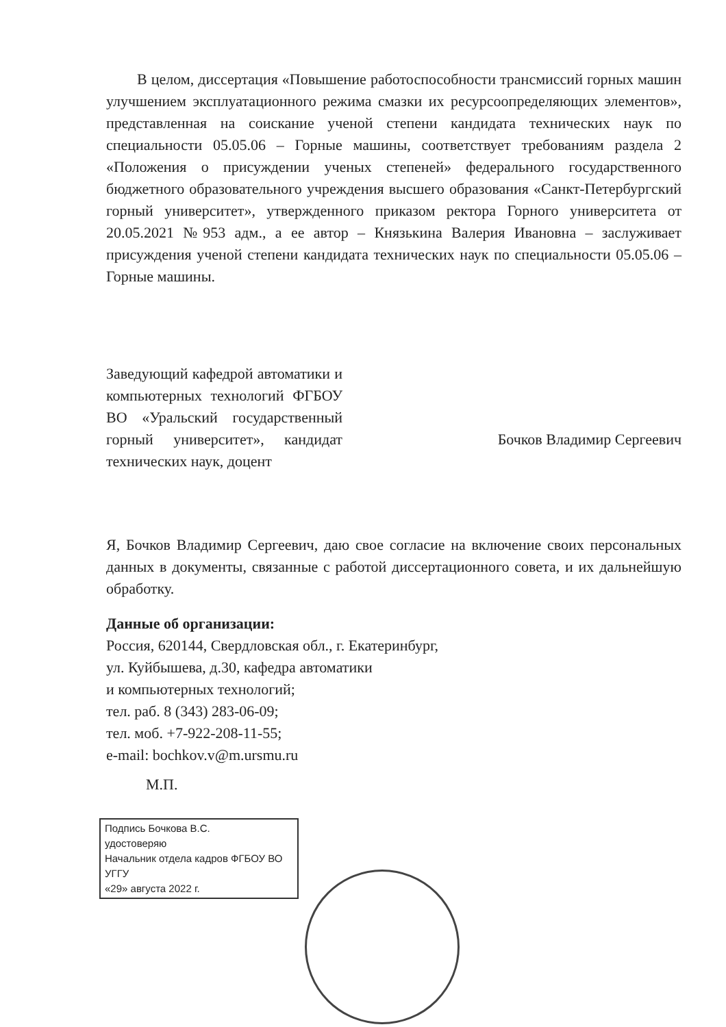В целом, диссертация «Повышение работоспособности трансмиссий горных машин улучшением эксплуатационного режима смазки их ресурсоопределяющих элементов», представленная на соискание ученой степени кандидата технических наук по специальности 05.05.06 – Горные машины, соответствует требованиям раздела 2 «Положения о присуждении ученых степеней» федерального государственного бюджетного образовательного учреждения высшего образования «Санкт-Петербургский горный университет», утвержденного приказом ректора Горного университета от 20.05.2021 №953 адм., а ее автор – Князькина Валерия Ивановна – заслуживает присуждения ученой степени кандидата технических наук по специальности 05.05.06 – Горные машины.
Заведующий кафедрой автоматики и компьютерных технологий ФГБОУ ВО «Уральский государственный горный университет», кандидат технических наук, доцент
Бочков Владимир Сергеевич
Я, Бочков Владимир Сергеевич, даю свое согласие на включение своих персональных данных в документы, связанные с работой диссертационного совета, и их дальнейшую обработку.
Данные об организации:
Россия, 620144, Свердловская обл., г. Екатеринбург,
ул. Куйбышева, д.30, кафедра автоматики
и компьютерных технологий;
тел. раб. 8 (343) 283-06-09;
тел. моб. +7-922-208-11-55;
e-mail: bochkov.v@m.ursmu.ru
М.П.
Подпись Бочкова В.С.
удостоверяю
Начальник отдела кадров ФГБОУ ВО УГГУ
«29» августа 2022 г.